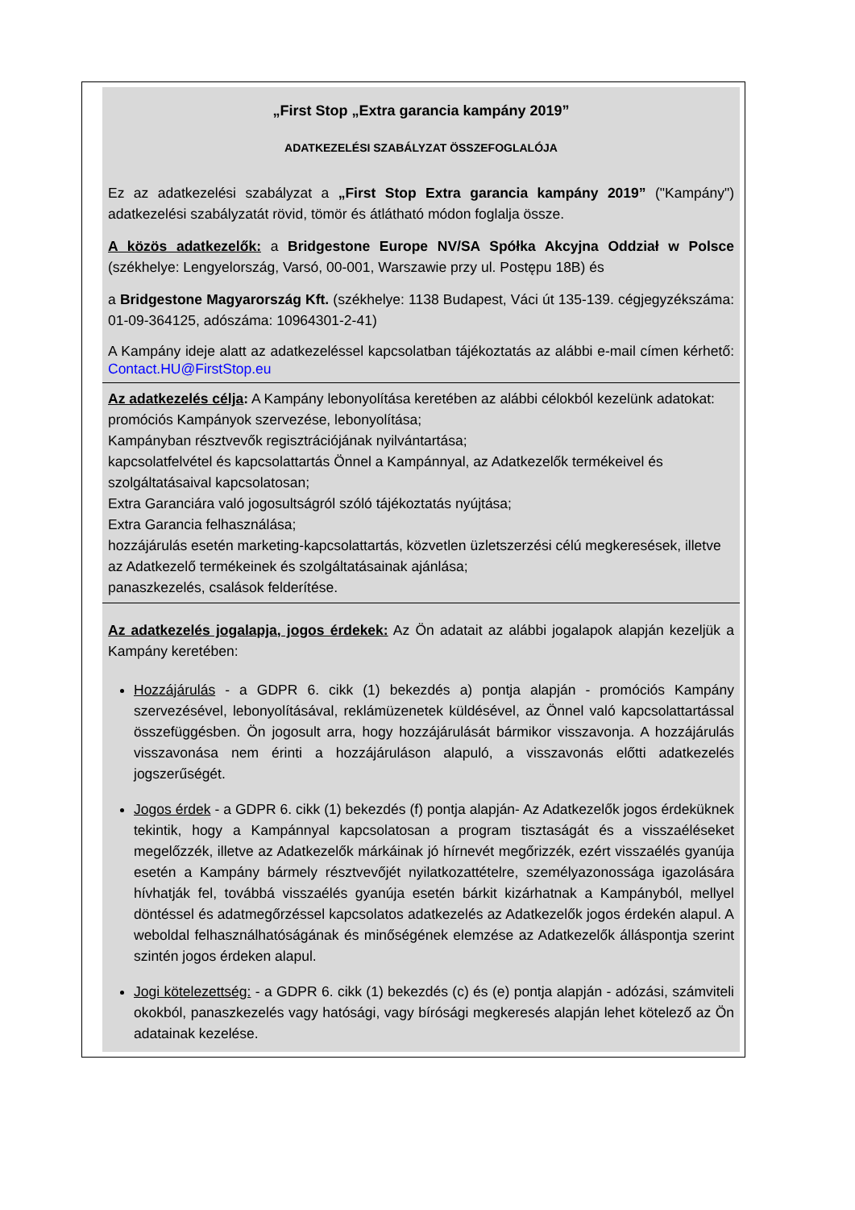„First Stop „Extra garancia kampány 2019”
ADATKEZELÉSI SZABÁLYZAT ÖSSZEFOGLALÓJA
Ez az adatkezelési szabályzat a „First Stop Extra garancia kampány 2019” ("Kampány") adatkezelési szabályzatát rövid, tömör és átlátható módon foglalja össze.
A közös adatkezelők: a Bridgestone Europe NV/SA Spółka Akcyjna Oddział w Polsce (székhelye: Lengyelország, Varsó, 00-001, Warszawie przy ul. Postępu 18B) és
a Bridgestone Magyarország Kft. (székhelye: 1138 Budapest, Váci út 135-139. cégjegyzékszáma: 01-09-364125, adószáma: 10964301-2-41)
A Kampány ideje alatt az adatkezeléssel kapcsolatban tájékoztatás az alábbi e-mail címen kérhető: Contact.HU@FirstStop.eu
Az adatkezelés célja: A Kampány lebonyolítása keretében az alábbi célokból kezelünk adatokat:
promóciós Kampányok szervezése, lebonyolítása;
Kampányban résztvevők regisztrációjának nyilvántartása;
kapcsolatfelvétel és kapcsolattartás Önnel a Kampánnyal, az Adatkezelők termékeivel és szolgáltatásaival kapcsolatosan;
Extra Garanciára való jogosultságról szóló tájékoztatás nyújtása;
Extra Garancia felhasználása;
hozzájárulás esetén marketing-kapcsolattartás, közvetlen üzletszerzési célú megkeresések, illetve az Adatkezelő termékeinek és szolgáltatásainak ajánlása;
panaszkezelés, csalások felderítése.
Az adatkezelés jogalapja, jogos érdekek: Az Ön adatait az alábbi jogalapok alapján kezeljük a Kampány keretében:
Hozzájárulás - a GDPR 6. cikk (1) bekezdés a) pontja alapján - promóciós Kampány szervezésével, lebonyolításával, reklámüzenetek küldésével, az Önnel való kapcsolattartással összefüggésben. Ön jogosult arra, hogy hozzájárulását bármikor visszavonja. A hozzájárulás visszavonása nem érinti a hozzájáruláson alapuló, a visszavonás előtti adatkezelés jogszerűségét.
Jogos érdek - a GDPR 6. cikk (1) bekezdés (f) pontja alapján- Az Adatkezelők jogos érdeküknek tekintik, hogy a Kampánnyal kapcsolatosan a program tisztaságát és a visszaéléseket megelőzzék, illetve az Adatkezelők márkáinak jó hírnevét megőrizzék, ezért visszaélés gyanúja esetén a Kampány bármely résztvevőjét nyilatkozattételre, személyazonossága igazolására hívhatják fel, továbbá visszaélés gyanúja esetén bárkit kizárhatnak a Kampányból, mellyel döntéssel és adatmegőrzéssel kapcsolatos adatkezelés az Adatkezelők jogos érdekén alapul. A weboldal felhasználhatóságának és minőségének elemzése az Adatkezelők álláspontja szerint szintén jogos érdeken alapul.
Jogi kötelezettség: - a GDPR 6. cikk (1) bekezdés (c) és (e) pontja alapján - adózási, számviteli okokból, panaszkezelés vagy hatósági, vagy bírósági megkeresés alapján lehet kötelező az Ön adatainak kezelése.